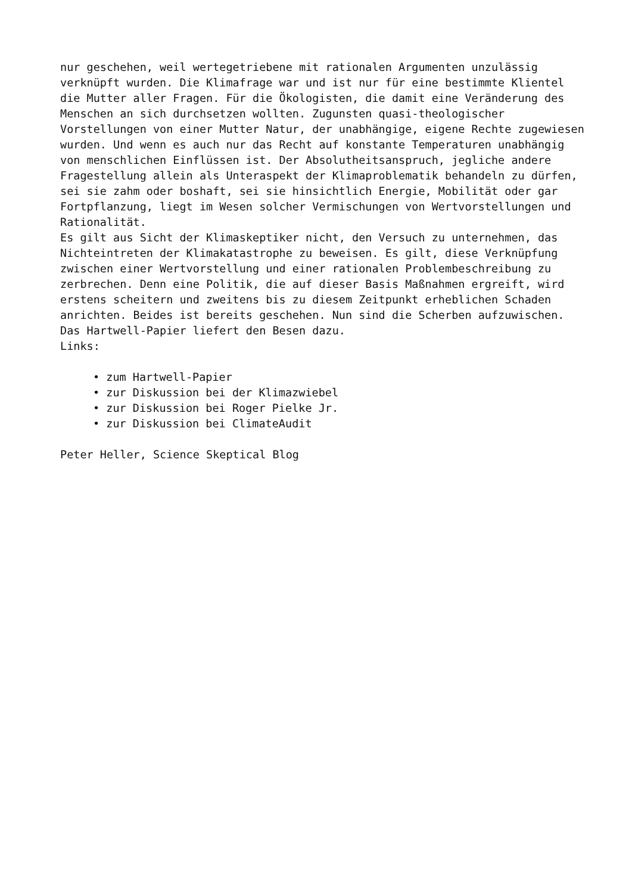nur geschehen, weil wertegetriebene mit rationalen Argumenten unzulässig verknüpft wurden. Die Klimafrage war und ist nur für eine bestimmte Klientel die Mutter aller Fragen. Für die Ökologisten, die damit eine Veränderung des Menschen an sich durchsetzen wollten. Zugunsten quasi-theologischer Vorstellungen von einer Mutter Natur, der unabhängige, eigene Rechte zugewiesen wurden. Und wenn es auch nur das Recht auf konstante Temperaturen unabhängig von menschlichen Einflüssen ist. Der Absolutheitsanspruch, jegliche andere Fragestellung allein als Unteraspekt der Klimaproblematik behandeln zu dürfen, sei sie zahm oder boshaft, sei sie hinsichtlich Energie, Mobilität oder gar Fortpflanzung, liegt im Wesen solcher Vermischungen von Wertvorstellungen und Rationalität.
Es gilt aus Sicht der Klimaskeptiker nicht, den Versuch zu unternehmen, das Nichteintreten der Klimakatastrophe zu beweisen. Es gilt, diese Verknüpfung zwischen einer Wertvorstellung und einer rationalen Problembeschreibung zu zerbrechen. Denn eine Politik, die auf dieser Basis Maßnahmen ergreift, wird erstens scheitern und zweitens bis zu diesem Zeitpunkt erheblichen Schaden anrichten. Beides ist bereits geschehen. Nun sind die Scherben aufzuwischen. Das Hartwell-Papier liefert den Besen dazu.
Links:
• zum Hartwell-Papier
• zur Diskussion bei der Klimazwiebel
• zur Diskussion bei Roger Pielke Jr.
• zur Diskussion bei ClimateAudit
Peter Heller, Science Skeptical Blog